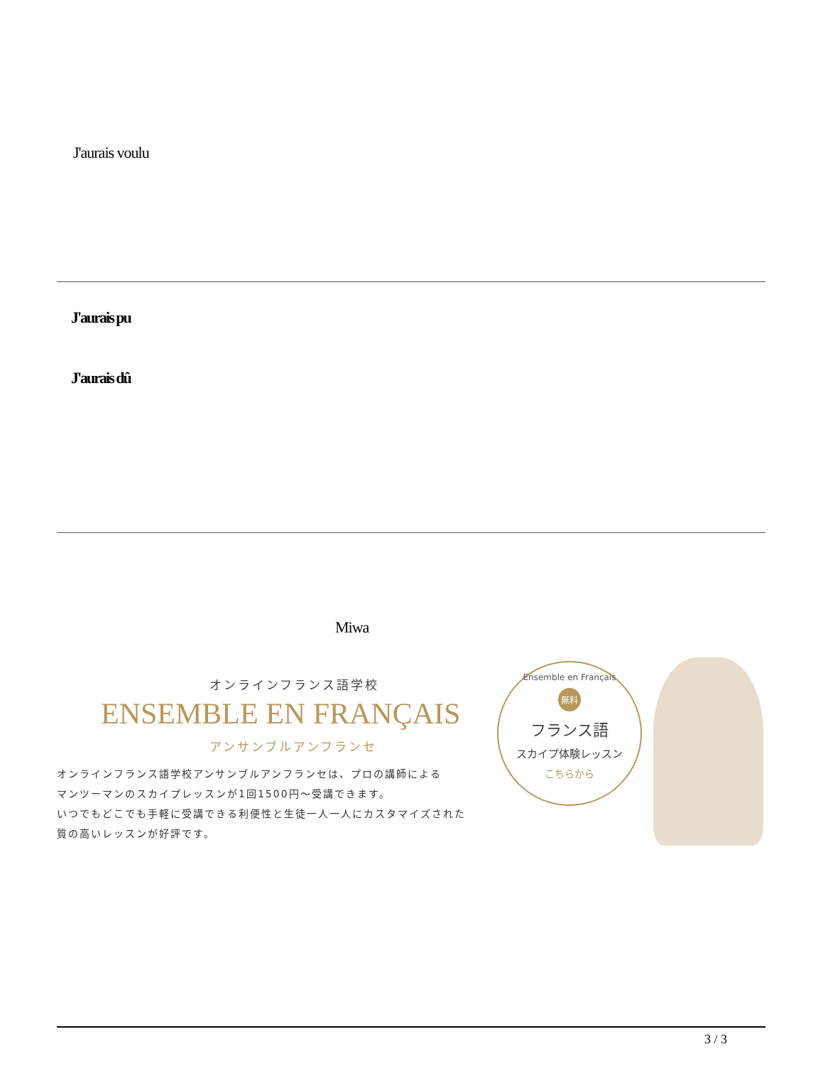J'aurais voulu
J'aurais pu
J'aurais dû
Miwa
オンラインフランス語学校
ENSEMBLE EN FRANÇAIS
アンサンブルアンフランセ
オンラインフランス語学校アンサンブルアンフランセは、プロの講師による
マンツーマンのスカイプレッスンが1回1500円〜受講できます。
いつでもどこでも手軽に受講できる利便性と生徒一人一人にカスタマイズされた
質の高いレッスンが好評です。
Ensemble en Français
無料
フランス語
スカイプ体験レッスン
こちらから
3 / 3